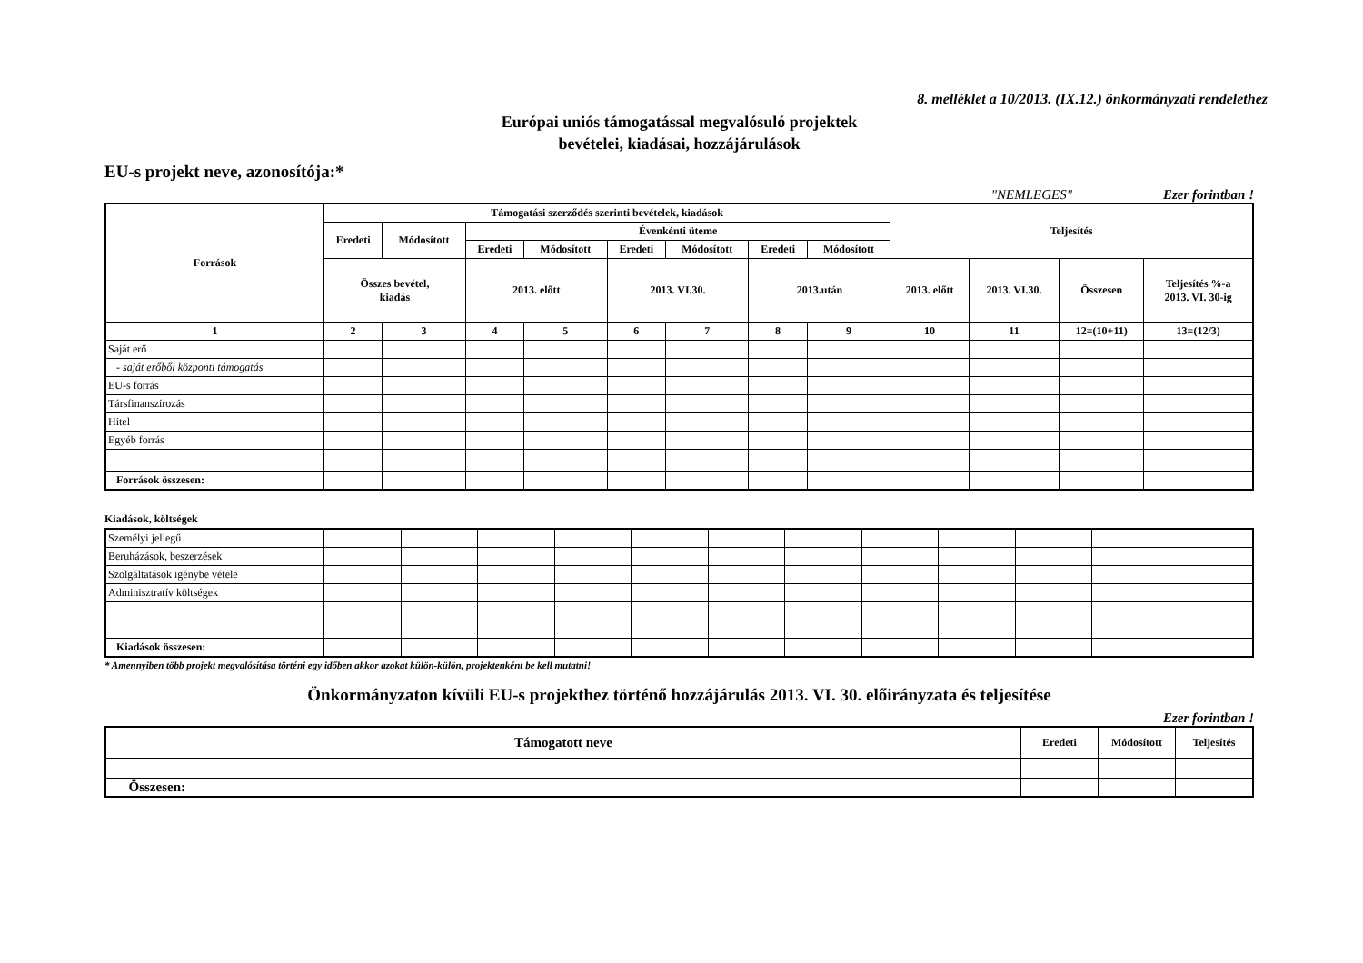8. melléklet a 10/2013. (IX.12.) önkormányzati rendelethez
Európai uniós támogatással megvalósuló projektek
bevételei, kiadásai, hozzájárulások
EU-s projekt neve, azonosítója:*
"NEMLEGES" Ezer forintban !
| Források | Támogatási szerződés szerinti bevételek, kiadások | | | | | | | | Teljesítés | | | |
| --- | --- | --- | --- | --- | --- | --- | --- | --- | --- | --- | --- | --- |
| | Eredeti | Módosított | Évenkénti üteme | | | | | | | | | |
| | | | Eredeti | Módosított | Eredeti | Módosított | Eredeti | Módosított | | | | |
| | Összes bevétel, kiadás | | 2013. előtt | | 2013. VI.30. | | 2013.után | | 2013. előtt | 2013. VI.30. | Összesen | Teljesítés %-a 2013. VI. 30-ig |
| 1 | 2 | 3 | 4 | 5 | 6 | 7 | 8 | 9 | 10 | 11 | 12=(10+11) | 13=(12/3) |
| Saját erő | | | | | | | | | | | | |
| - saját erőből központi támogatás | | | | | | | | | | | | |
| EU-s forrás | | | | | | | | | | | | |
| Társfinanszírozás | | | | | | | | | | | | |
| Hitel | | | | | | | | | | | | |
| Egyéb forrás | | | | | | | | | | | | |
| Források összesen: | | | | | | | | | | | | |
Kiadások, költségek
| Személyi jellegű | | | | | | | | | | | | |
| Beruházások, beszerzések | | | | | | | | | | | | |
| Szolgáltatások igénybe vétele | | | | | | | | | | | | |
| Adminisztratív költségek | | | | | | | | | | | | |
| Kiadások összesen: | | | | | | | | | | | | |
* Amennyiben több projekt megvalósítása történi egy időben akkor azokat külön-külön, projektenként be kell mutatni!
Önkormányzaton kívüli EU-s projekthez történő hozzájárulás 2013. VI. 30. előirányzata és teljesítése
Ezer forintban !
| Támogatott neve | Eredeti | Módosított | Teljesítés |
| --- | --- | --- | --- |
| Összesen: | | | |